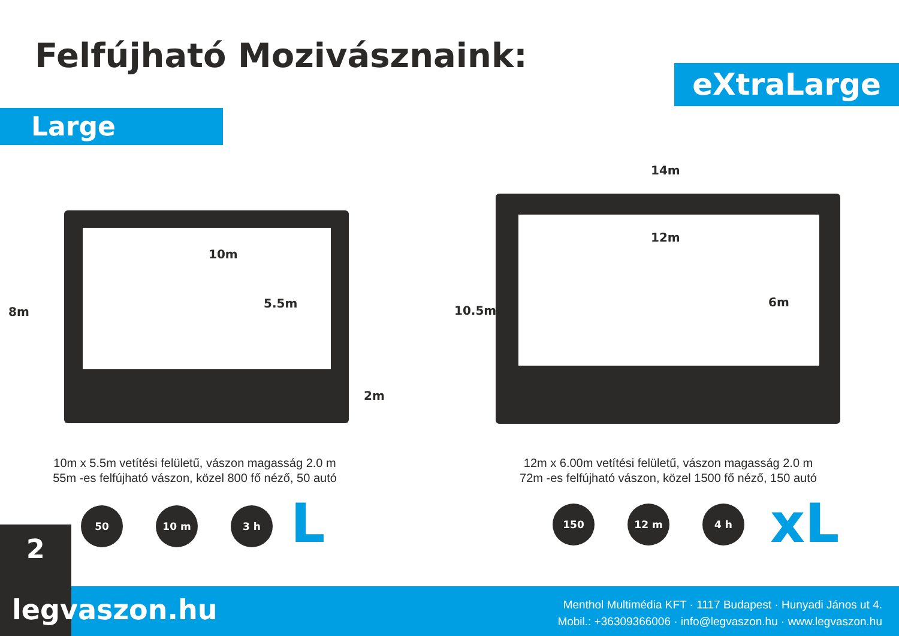Felfújható Mozivásznaink:
eXtraLarge
Large
8m
10m
5.5m
2m
14m
12m
10.5m
6m
10m x 5.5m vetítési felületű, vászon magasság 2.0 m
55m -es felfújható vászon, közel 800 fő néző, 50 autó
12m x 6.00m vetítési felületű, vászon magasság 2.0 m
72m -es felfújható vászon, közel 1500 fő néző, 150 autó
50 10 m 3 h L 150 12 m 4 h xL
2
legvaszon.hu
Menthol Multimédia KFT · 1117 Budapest · Hunyadi János ut 4.
Mobil.: +36309366006 · info@legvaszon.hu · www.legvaszon.hu